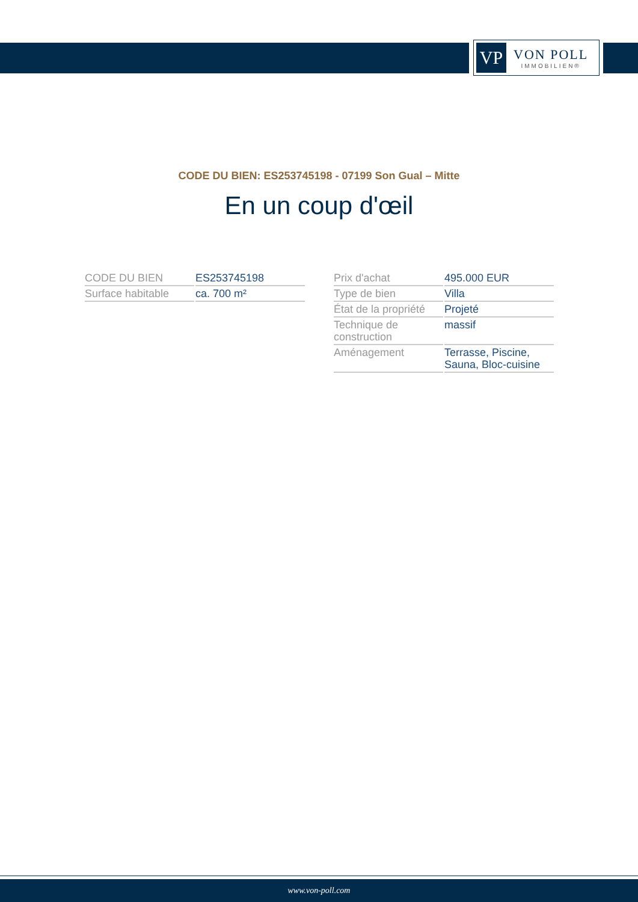VP
VON POLL
IMMOBILIEN®
CODE DU BIEN: ES253745198 - 07199 Son Gual – Mitte
En un coup d'œil
| CODE DU BIEN | ES253745198 |
| Surface habitable | ca. 700 m² |
| Prix d'achat | 495.000 EUR |
| Type de bien | Villa |
| État de la propriété | Projeté |
| Technique de construction | massif |
| Aménagement | Terrasse, Piscine, Sauna, Bloc-cuisine |
www.von-poll.com